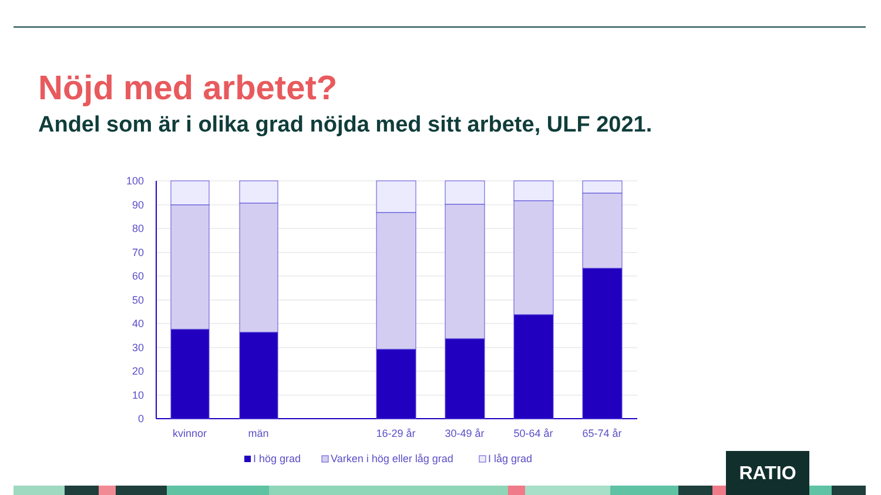Nöjd med arbetet?
Andel som är i olika grad nöjda med sitt arbete, ULF 2021.
100
90
80
70
60
50
40
30
20
10
0
kvinnor
män
16-29 år
30-49 år
50-64 år
65-74 år
I hög grad
Varken i hög eller låg grad
I låg grad
RATIO